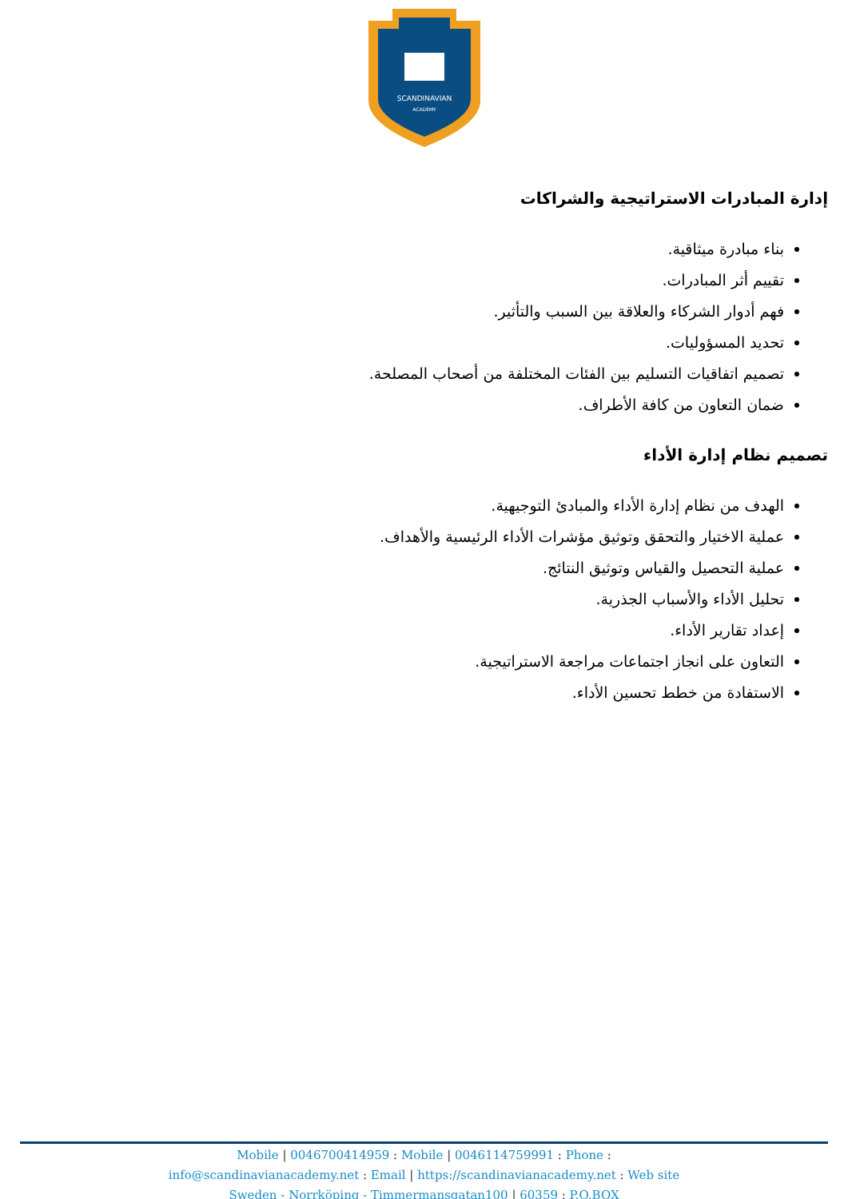SCANDINAVIAN
ACADEMY
إدارة المبادرات الاستراتيجية والشراكات
بناء مبادرة ميثاقية.
تقييم أثر المبادرات.
فهم أدوار الشركاء والعلاقة بين السبب والتأثير.
تحديد المسؤوليات.
تصميم اتفاقيات التسليم بين الفئات المختلفة من أصحاب المصلحة.
ضمان التعاون من كافة الأطراف.
تصميم نظام إدارة الأداء
الهدف من نظام إدارة الأداء والمبادئ التوجيهية.
عملية الاختيار والتحقق وتوثيق مؤشرات الأداء الرئيسية والأهداف.
عملية التحصيل والقياس وتوثيق النتائج.
تحليل الأداء والأسباب الجذرية.
إعداد تقارير الأداء.
التعاون على انجاز اجتماعات مراجعة الاستراتيجية.
الاستفادة من خطط تحسين الأداء.
Mobile | 0046700414959 : Mobile | 0046114759991 : Phone :
info@scandinavianacademy.net : Email | https://scandinavianacademy.net : Web site
Sweden - Norrköping - Timmermansgatan100 | 60359 : P.O.BOX